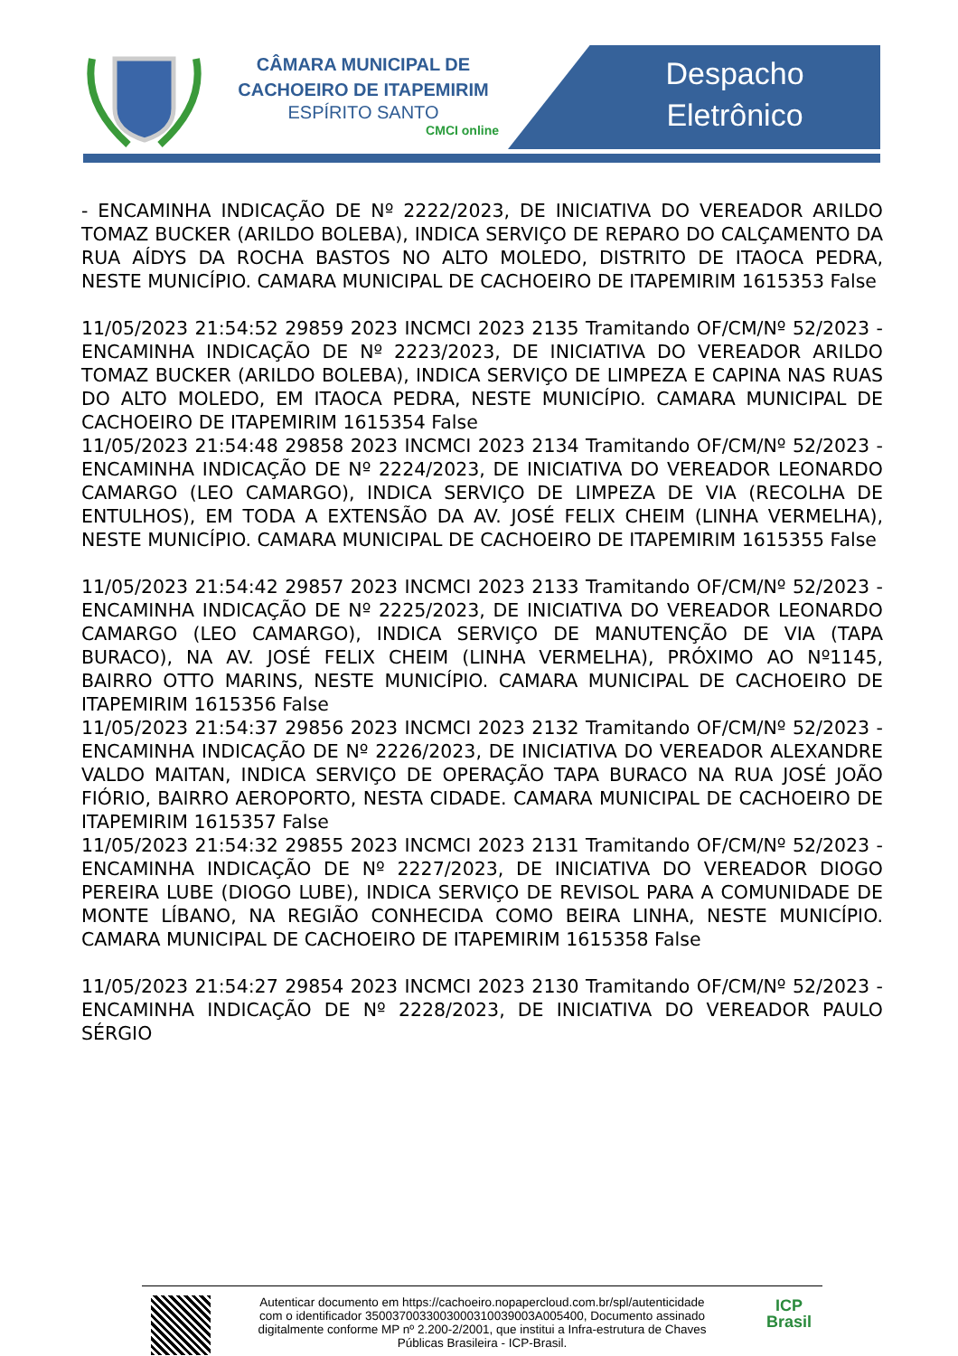CÂMARA MUNICIPAL DE
CACHOEIRO DE ITAPEMIRIM
ESPÍRITO SANTO
CMCI online
Despacho
Eletrônico
- ENCAMINHA INDICAÇÃO DE Nº 2222/2023, DE INICIATIVA DO VEREADOR ARILDO TOMAZ BUCKER (ARILDO BOLEBA), INDICA SERVIÇO DE REPARO DO CALÇAMENTO DA RUA AÍDYS DA ROCHA BASTOS NO ALTO MOLEDO, DISTRITO DE ITAOCA PEDRA, NESTE MUNICÍPIO. CAMARA MUNICIPAL DE CACHOEIRO DE ITAPEMIRIM 1615353 False
11/05/2023 21:54:52 29859 2023 INCMCI 2023 2135 Tramitando OF/CM/Nº 52/2023 - ENCAMINHA INDICAÇÃO DE Nº 2223/2023, DE INICIATIVA DO VEREADOR ARILDO TOMAZ BUCKER (ARILDO BOLEBA), INDICA SERVIÇO DE LIMPEZA E CAPINA NAS RUAS DO ALTO MOLEDO, EM ITAOCA PEDRA, NESTE MUNICÍPIO. CAMARA MUNICIPAL DE CACHOEIRO DE ITAPEMIRIM 1615354 False
11/05/2023 21:54:48 29858 2023 INCMCI 2023 2134 Tramitando OF/CM/Nº 52/2023 - ENCAMINHA INDICAÇÃO DE Nº 2224/2023, DE INICIATIVA DO VEREADOR LEONARDO CAMARGO (LEO CAMARGO), INDICA SERVIÇO DE LIMPEZA DE VIA (RECOLHA DE ENTULHOS), EM TODA A EXTENSÃO DA AV. JOSÉ FELIX CHEIM (LINHA VERMELHA), NESTE MUNICÍPIO. CAMARA MUNICIPAL DE CACHOEIRO DE ITAPEMIRIM 1615355 False
11/05/2023 21:54:42 29857 2023 INCMCI 2023 2133 Tramitando OF/CM/Nº 52/2023 - ENCAMINHA INDICAÇÃO DE Nº 2225/2023, DE INICIATIVA DO VEREADOR LEONARDO CAMARGO (LEO CAMARGO), INDICA SERVIÇO DE MANUTENÇÃO DE VIA (TAPA BURACO), NA AV. JOSÉ FELIX CHEIM (LINHA VERMELHA), PRÓXIMO AO Nº1145, BAIRRO OTTO MARINS, NESTE MUNICÍPIO. CAMARA MUNICIPAL DE CACHOEIRO DE ITAPEMIRIM 1615356 False
11/05/2023 21:54:37 29856 2023 INCMCI 2023 2132 Tramitando OF/CM/Nº 52/2023 - ENCAMINHA INDICAÇÃO DE Nº 2226/2023, DE INICIATIVA DO VEREADOR ALEXANDRE VALDO MAITAN, INDICA SERVIÇO DE OPERAÇÃO TAPA BURACO NA RUA JOSÉ JOÃO FIÓRIO, BAIRRO AEROPORTO, NESTA CIDADE. CAMARA MUNICIPAL DE CACHOEIRO DE ITAPEMIRIM 1615357 False
11/05/2023 21:54:32 29855 2023 INCMCI 2023 2131 Tramitando OF/CM/Nº 52/2023 - ENCAMINHA INDICAÇÃO DE Nº 2227/2023, DE INICIATIVA DO VEREADOR DIOGO PEREIRA LUBE (DIOGO LUBE), INDICA SERVIÇO DE REVISOL PARA A COMUNIDADE DE MONTE LÍBANO, NA REGIÃO CONHECIDA COMO BEIRA LINHA, NESTE MUNICÍPIO. CAMARA MUNICIPAL DE CACHOEIRO DE ITAPEMIRIM 1615358 False
11/05/2023 21:54:27 29854 2023 INCMCI 2023 2130 Tramitando OF/CM/Nº 52/2023 - ENCAMINHA INDICAÇÃO DE Nº 2228/2023, DE INICIATIVA DO VEREADOR PAULO SÉRGIO
Autenticar documento em https://cachoeiro.nopapercloud.com.br/spl/autenticidade
com o identificador 3500370033003000310039003A005400, Documento assinado
digitalmente conforme MP nº 2.200-2/2001, que institui a Infra-estrutura de Chaves
Públicas Brasileira - ICP-Brasil.
ICP
Brasil